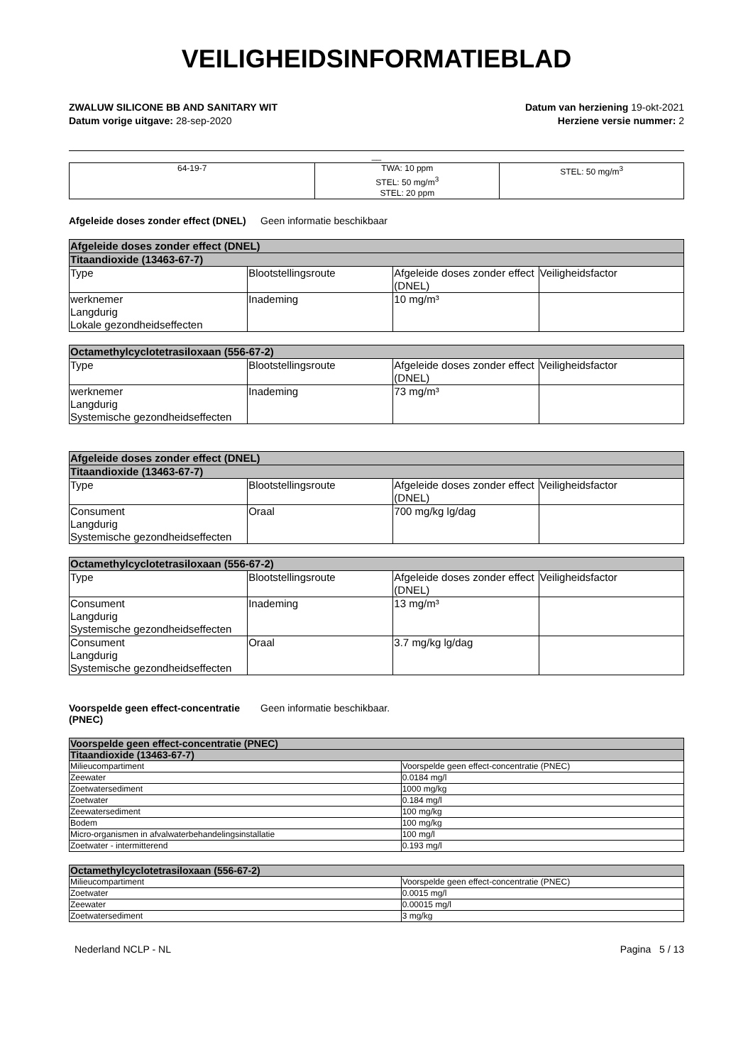VEILIGHEIDSINFORMATIEBLAD
ZWALUW SILICONE BB AND SANITARY WIT
Datum vorige uitgave: 28-sep-2020
Datum van herziening 19-okt-2021
Herziene versie nummer: 2
__
| 64-19-7 | TWA: 10 ppm STEL: 50 mg/m<sup>3</sup> STEL: 20 ppm | STEL: 50 mg/m<sup>3</sup> |
Afgeleide doses zonder effect (DNEL) Geen informatie beschikbaar
| Afgeleide doses zonder effect (DNEL) | | | |
| --- | --- | --- | --- |
| Titaandioxide (13463-67-7) | | | |
| Type | Blootstellingsroute | Afgeleide doses zonder effect (DNEL) | Veiligheidsfactor |
| werknemer Langdurig Lokale gezondheidseffecten | Inademing | 10 mg/m³ | |
| Octamethylcyclotetrasiloxaan (556-67-2) | | | |
| --- | --- | --- | --- |
| Type | Blootstellingsroute | Afgeleide doses zonder effect (DNEL) | Veiligheidsfactor |
| werknemer Langdurig Systemische gezondheidseffecten | Inademing | 73 mg/m³ | |
| Afgeleide doses zonder effect (DNEL) | | | |
| --- | --- | --- | --- |
| Titaandioxide (13463-67-7) | | | |
| Type | Blootstellingsroute | Afgeleide doses zonder effect (DNEL) | Veiligheidsfactor |
| Consument Langdurig Systemische gezondheidseffecten | Oraal | 700 mg/kg lg/dag | |
| Octamethylcyclotetrasiloxaan (556-67-2) | | | |
| --- | --- | --- | --- |
| Type | Blootstellingsroute | Afgeleide doses zonder effect (DNEL) | Veiligheidsfactor |
| Consument Langdurig Systemische gezondheidseffecten | Inademing | 13 mg/m³ | |
| Consument Langdurig Systemische gezondheidseffecten | Oraal | 3.7 mg/kg lg/dag | |
Voorspelde geen effect-concentratie (PNEC) Geen informatie beschikbaar.
| Voorspelde geen effect-concentratie (PNEC) | |
| --- | --- |
| Titaandioxide (13463-67-7) | |
| Milieucompartiment | Voorspelde geen effect-concentratie (PNEC) |
| Zeewater | 0.0184 mg/l |
| Zoetwatersediment | 1000 mg/kg |
| Zoetwater | 0.184 mg/l |
| Zeewatersediment | 100 mg/kg |
| Bodem | 100 mg/kg |
| Micro-organismen in afvalwaterbehandelingsinstallatie | 100 mg/l |
| Zoetwater - intermitterend | 0.193 mg/l |
| Octamethylcyclotetrasiloxaan (556-67-2) | |
| --- | --- |
| Milieucompartiment | Voorspelde geen effect-concentratie (PNEC) |
| Zoetwater | 0.0015 mg/l |
| Zeewater | 0.00015 mg/l |
| Zoetwatersediment | 3 mg/kg |
Nederland NCLP - NL Pagina 5 / 13